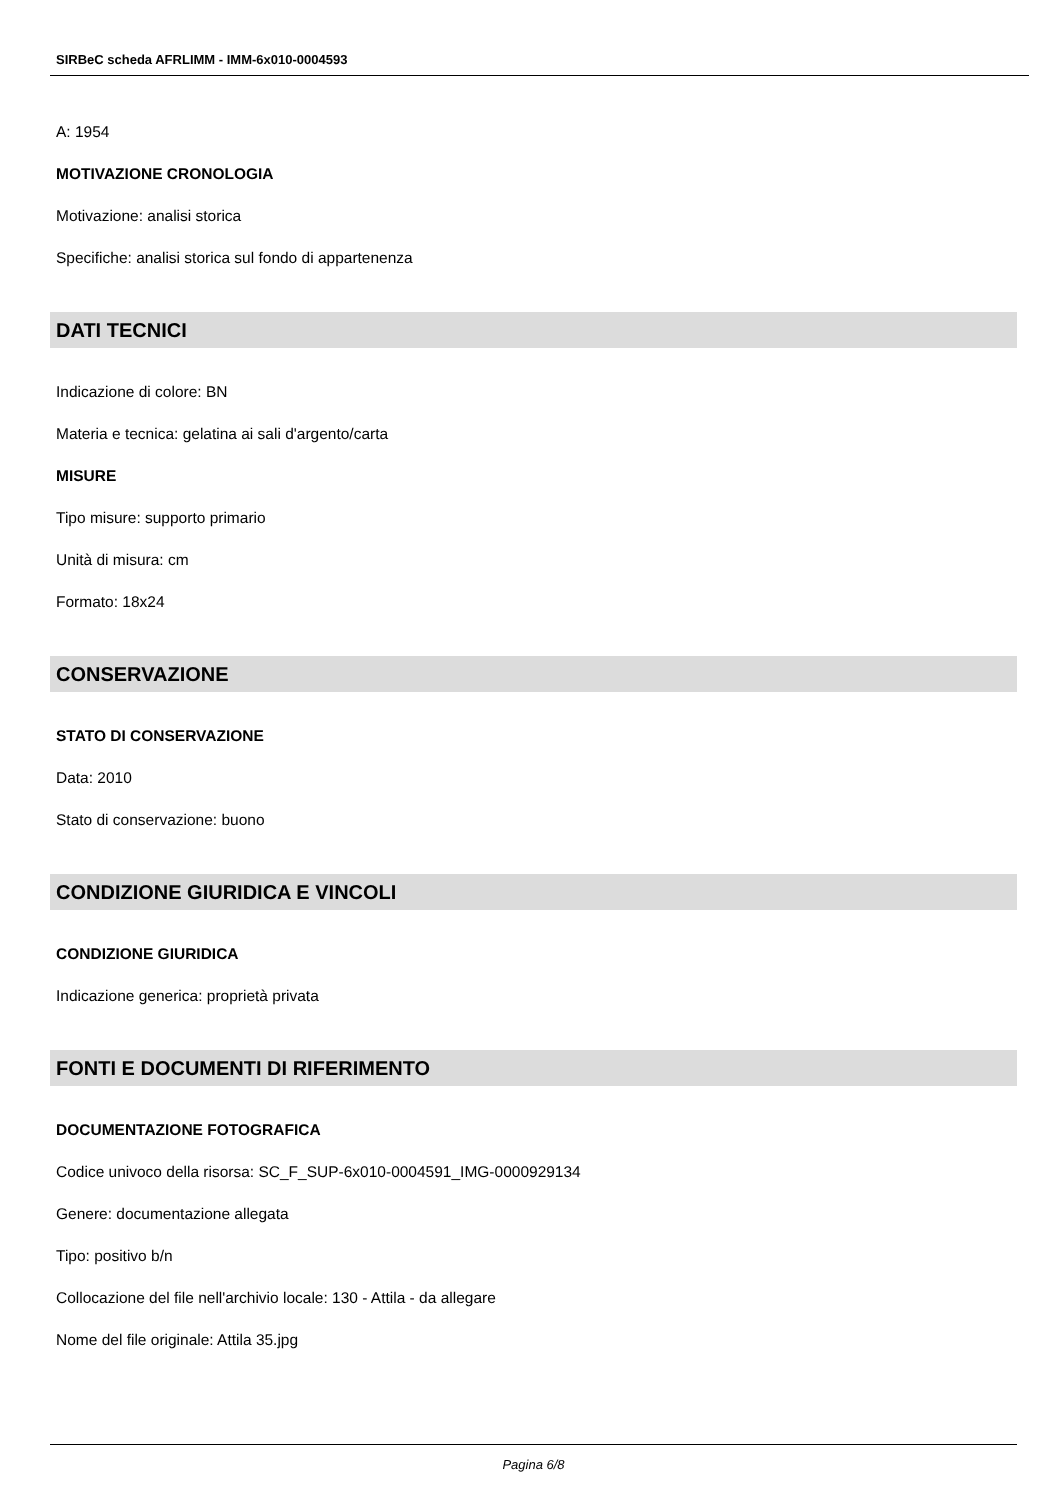SIRBeC scheda AFRLIMM - IMM-6x010-0004593
A: 1954
MOTIVAZIONE CRONOLOGIA
Motivazione: analisi storica
Specifiche: analisi storica sul fondo di appartenenza
DATI TECNICI
Indicazione di colore: BN
Materia e tecnica: gelatina ai sali d'argento/carta
MISURE
Tipo misure: supporto primario
Unità di misura: cm
Formato: 18x24
CONSERVAZIONE
STATO DI CONSERVAZIONE
Data: 2010
Stato di conservazione: buono
CONDIZIONE GIURIDICA E VINCOLI
CONDIZIONE GIURIDICA
Indicazione generica: proprietà privata
FONTI E DOCUMENTI DI RIFERIMENTO
DOCUMENTAZIONE FOTOGRAFICA
Codice univoco della risorsa: SC_F_SUP-6x010-0004591_IMG-0000929134
Genere: documentazione allegata
Tipo: positivo b/n
Collocazione del file nell'archivio locale: 130 - Attila - da allegare
Nome del file originale: Attila 35.jpg
Pagina 6/8